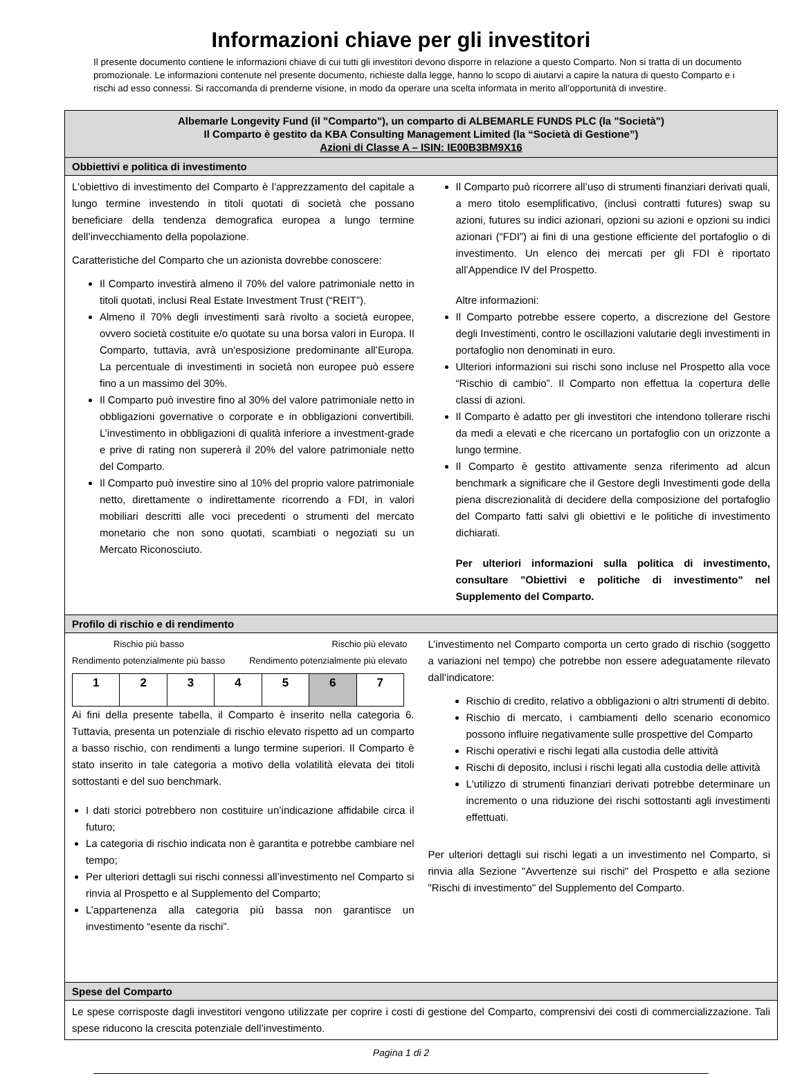Informazioni chiave per gli investitori
Il presente documento contiene le informazioni chiave di cui tutti gli investitori devono disporre in relazione a questo Comparto. Non si tratta di un documento promozionale. Le informazioni contenute nel presente documento, richieste dalla legge, hanno lo scopo di aiutarvi a capire la natura di questo Comparto e i rischi ad esso connessi. Si raccomanda di prenderne visione, in modo da operare una scelta informata in merito all’opportunità di investire.
Albemarle Longevity Fund (il "Comparto"), un comparto di ALBEMARLE FUNDS PLC (la "Società")
Il Comparto è gestito da KBA Consulting Management Limited (la “Società di Gestione”)
Azioni di Classe A – ISIN: IE00B3BM9X16
Obbiettivi e politica di investimento
L'obiettivo di investimento del Comparto è l’apprezzamento del capitale a lungo termine investendo in titoli quotati di società che possano beneficiare della tendenza demografica europea a lungo termine dell’invecchiamento della popolazione.
Caratteristiche del Comparto che un azionista dovrebbe conoscere:
Il Comparto investirà almeno il 70% del valore patrimoniale netto in titoli quotati, inclusi Real Estate Investment Trust (“REIT”).
Almeno il 70% degli investimenti sarà rivolto a società europee, ovvero società costituite e/o quotate su una borsa valori in Europa. Il Comparto, tuttavia, avrà un’esposizione predominante all’Europa. La percentuale di investimenti in società non europee può essere fino a un massimo del 30%.
Il Comparto può investire fino al 30% del valore patrimoniale netto in obbligazioni governative o corporate e in obbligazioni convertibili. L’investimento in obbligazioni di qualità inferiore a investment-grade e prive di rating non supererà il 20% del valore patrimoniale netto del Comparto.
Il Comparto può investire sino al 10% del proprio valore patrimoniale netto, direttamente o indirettamente ricorrendo a FDI, in valori mobiliari descritti alle voci precedenti o strumenti del mercato monetario che non sono quotati, scambiati o negoziati su un Mercato Riconosciuto.
Il Comparto può ricorrere all’uso di strumenti finanziari derivati quali, a mero titolo esemplificativo, (inclusi contratti futures) swap su azioni, futures su indici azionari, opzioni su azioni e opzioni su indici azionari (“FDI”) ai fini di una gestione efficiente del portafoglio o di investimento. Un elenco dei mercati per gli FDI è riportato all’Appendice IV del Prospetto.
Altre informazioni:
Il Comparto potrebbe essere coperto, a discrezione del Gestore degli Investimenti, contro le oscillazioni valutarie degli investimenti in portafoglio non denominati in euro.
Ulteriori informazioni sui rischi sono incluse nel Prospetto alla voce “Rischio di cambio”. Il Comparto non effettua la copertura delle classi di azioni.
Il Comparto è adatto per gli investitori che intendono tollerare rischi da medi a elevati e che ricercano un portafoglio con un orizzonte a lungo termine.
Il Comparto è gestito attivamente senza riferimento ad alcun benchmark a significare che il Gestore degli Investimenti gode della piena discrezionalità di decidere della composizione del portafoglio del Comparto fatti salvi gli obiettivi e le politiche di investimento dichiarati.
Per ulteriori informazioni sulla politica di investimento, consultare "Obiettivi e politiche di investimento" nel Supplemento del Comparto.
Profilo di rischio e di rendimento
Rischio più basso Rischio più elevato
Rendimento potenzialmente più basso Rendimento potenzialmente più elevato
| 1 | 2 | 3 | 4 | 5 | 6 | 7 |
Ai fini della presente tabella, il Comparto è inserito nella categoria 6. Tuttavia, presenta un potenziale di rischio elevato rispetto ad un comparto a basso rischio, con rendimenti a lungo termine superiori. Il Comparto è stato inserito in tale categoria a motivo della volatilità elevata dei titoli sottostanti e del suo benchmark.
I dati storici potrebbero non costituire un’indicazione affidabile circa il futuro;
La categoria di rischio indicata non è garantita e potrebbe cambiare nel tempo;
Per ulteriori dettagli sui rischi connessi all’investimento nel Comparto si rinvia al Prospetto e al Supplemento del Comparto;
L’appartenenza alla categoria più bassa non garantisce un investimento “esente da rischi”.
L’investimento nel Comparto comporta un certo grado di rischio (soggetto a variazioni nel tempo) che potrebbe non essere adeguatamente rilevato dall’indicatore:
Rischio di credito, relativo a obbligazioni o altri strumenti di debito.
Rischio di mercato, i cambiamenti dello scenario economico possono influire negativamente sulle prospettive del Comparto
Rischi operativi e rischi legati alla custodia delle attività
Rischi di deposito, inclusi i rischi legati alla custodia delle attività
L'utilizzo di strumenti finanziari derivati potrebbe determinare un incremento o una riduzione dei rischi sottostanti agli investimenti effettuati.
Per ulteriori dettagli sui rischi legati a un investimento nel Comparto, si rinvia alla Sezione "Avvertenze sui rischi" del Prospetto e alla sezione "Rischi di investimento" del Supplemento del Comparto.
Spese del Comparto
Le spese corrisposte dagli investitori vengono utilizzate per coprire i costi di gestione del Comparto, comprensivi dei costi di commercializzazione. Tali spese riducono la crescita potenziale dell’investimento.
Pagina 1 di 2